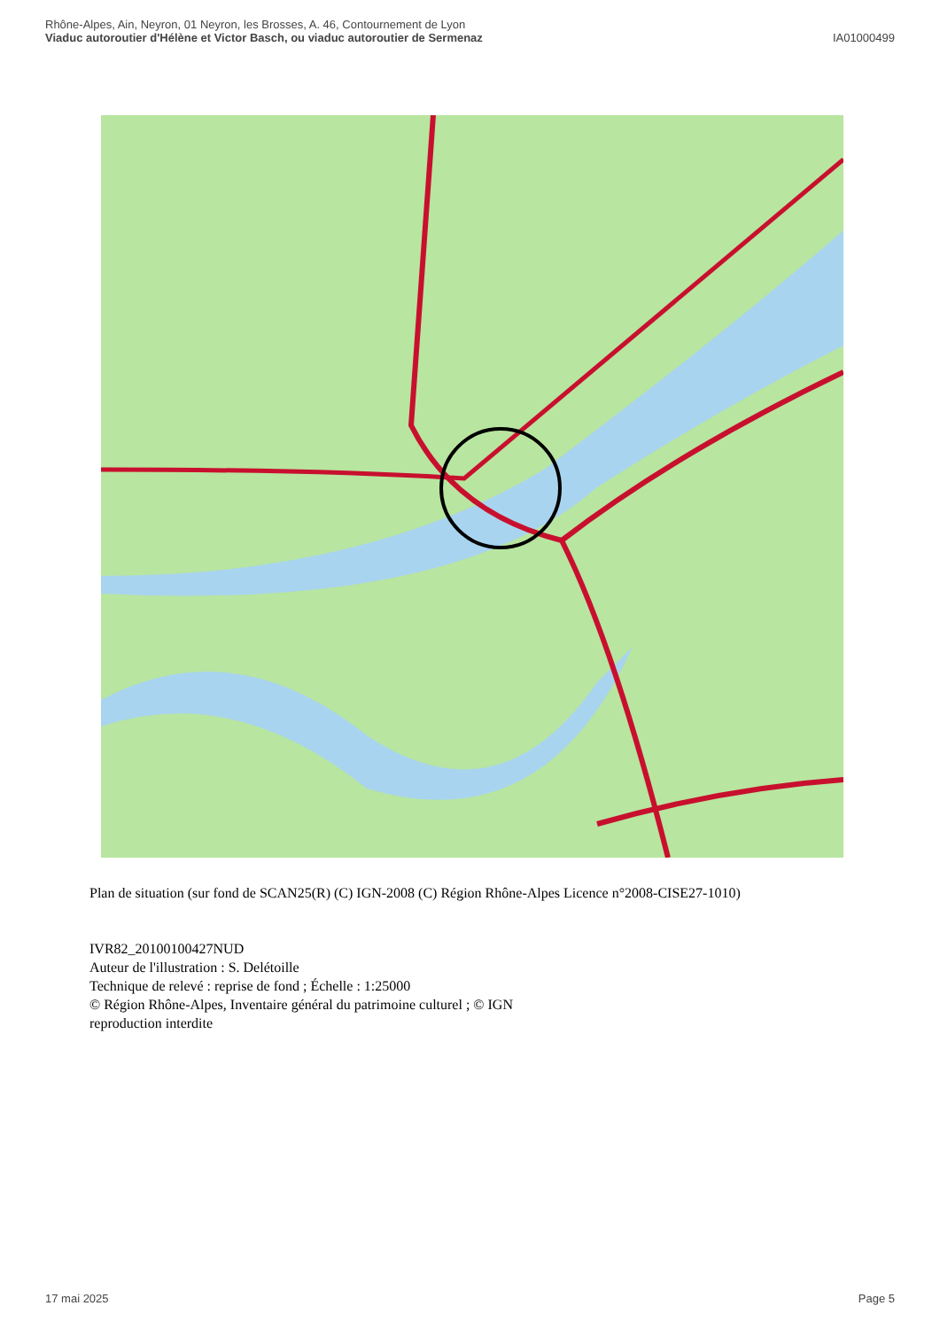Rhône-Alpes, Ain, Neyron, 01 Neyron, les Brosses, A. 46, Contournement de Lyon
Viaduc autoroutier d'Hélène et Victor Basch, ou viaduc autoroutier de Sermenaz
IA01000499
Plan de situation (sur fond de SCAN25(R) (C) IGN-2008 (C) Région Rhône-Alpes Licence n°2008-CISE27-1010)
IVR82_20100100427NUD
Auteur de l'illustration : S. Delétoille
Technique de relevé : reprise de fond ; Échelle : 1:25000
© Région Rhône-Alpes, Inventaire général du patrimoine culturel ; © IGN
reproduction interdite
17 mai 2025 Page 5